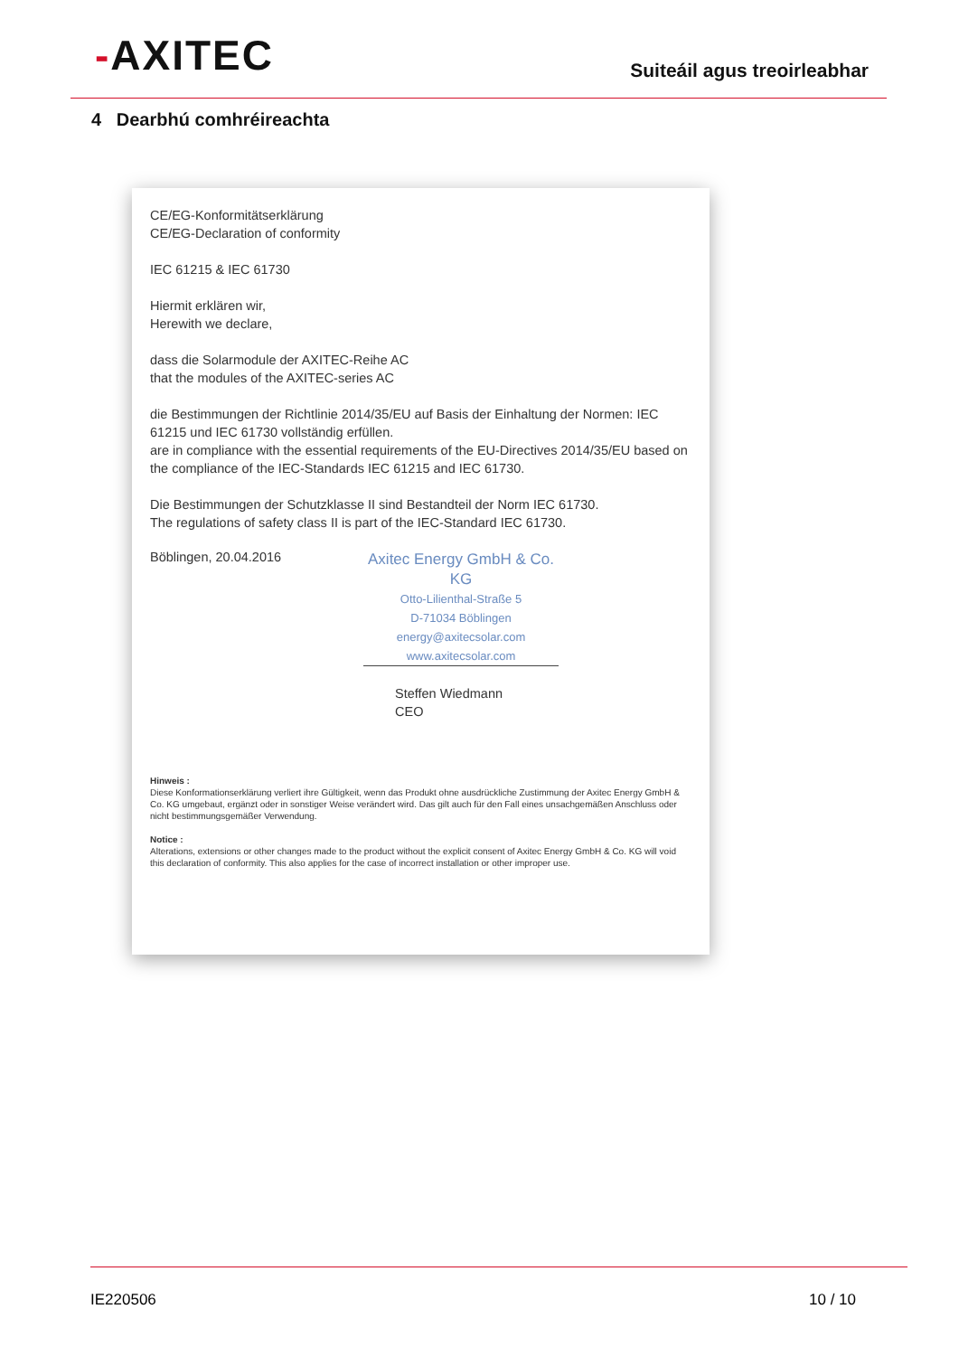-AXITEC
Suiteáil agus treoirleabhar
4 Dearbhú comhréireachta
CE/EG-Konformitätserklärung
CE/EG-Declaration of conformity
IEC 61215 & IEC 61730
Hiermit erklären wir,
Herewith we declare,
dass die Solarmodule der AXITEC-Reihe AC
that the modules of the AXITEC-series AC
die Bestimmungen der Richtlinie 2014/35/EU auf Basis der Einhaltung der Normen: IEC 61215 und IEC 61730 vollständig erfüllen.
are in compliance with the essential requirements of the EU-Directives 2014/35/EU based on the compliance of the IEC-Standards IEC 61215 and IEC 61730.
Die Bestimmungen der Schutzklasse II sind Bestandteil der Norm IEC 61730.
The regulations of safety class II is part of the IEC-Standard IEC 61730.
Böblingen, 20.04.2016
Axitec Energy GmbH & Co. KG
Otto-Lilienthal-Straße 5
D-71034 Böblingen
energy@axitecsolar.com
www.axitecsolar.com
Steffen Wiedmann
CEO
Hinweis :
Diese Konformationserklärung verliert ihre Gültigkeit, wenn das Produkt ohne ausdrückliche Zustimmung der Axitec Energy GmbH & Co. KG umgebaut, ergänzt oder in sonstiger Weise verändert wird. Das gilt auch für den Fall eines unsachgemäßen Anschluss oder nicht bestimmungsgemäßer Verwendung.
Notice :
Alterations, extensions or other changes made to the product without the explicit consent of Axitec Energy GmbH & Co. KG will void this declaration of conformity. This also applies for the case of incorrect installation or other improper use.
IE220506 10 / 10